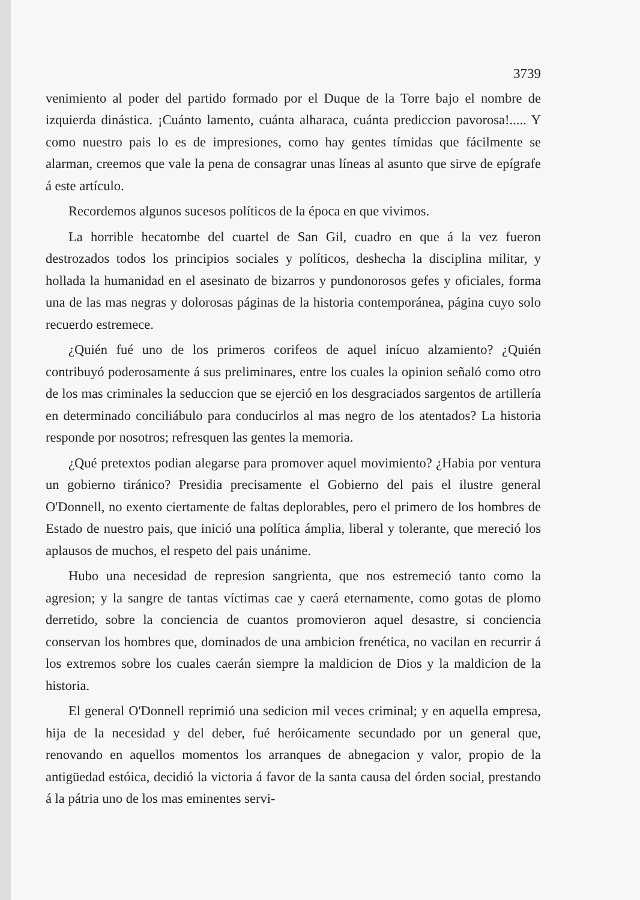3739
venimiento al poder del partido formado por el Duque de la Torre bajo el nombre de izquierda dinástica. ¡Cuánto lamento, cuánta alharaca, cuánta prediccion pavorosa!..... Y como nuestro pais lo es de impresiones, como hay gentes tímidas que fácilmente se alarman, creemos que vale la pena de consagrar unas líneas al asunto que sirve de epígrafe á este artículo.
Recordemos algunos sucesos políticos de la época en que vivimos.
La horrible hecatombe del cuartel de San Gil, cuadro en que á la vez fueron destrozados todos los principios sociales y políticos, deshecha la disciplina militar, y hollada la humanidad en el asesinato de bizarros y pundonorosos gefes y oficiales, forma una de las mas negras y dolorosas páginas de la historia contemporánea, página cuyo solo recuerdo estremece.
¿Quién fué uno de los primeros corifeos de aquel inícuo alzamiento? ¿Quién contribuyó poderosamente á sus preliminares, entre los cuales la opinion señaló como otro de los mas criminales la seduccion que se ejerció en los desgraciados sargentos de artillería en determinado conciliábulo para conducirlos al mas negro de los atentados? La historia responde por nosotros; refresquen las gentes la memoria.
¿Qué pretextos podian alegarse para promover aquel movimiento? ¿Habia por ventura un gobierno tiránico? Presidia precisamente el Gobierno del pais el ilustre general O'Donnell, no exento ciertamente de faltas deplorables, pero el primero de los hombres de Estado de nuestro pais, que inició una política ámplia, liberal y tolerante, que mereció los aplausos de muchos, el respeto del pais unánime.
Hubo una necesidad de represion sangrienta, que nos estremeció tanto como la agresion; y la sangre de tantas víctimas cae y caerá eternamente, como gotas de plomo derretido, sobre la conciencia de cuantos promovieron aquel desastre, si conciencia conservan los hombres que, dominados de una ambicion frenética, no vacilan en recurrir á los extremos sobre los cuales caerán siempre la maldicion de Dios y la maldicion de la historia.
El general O'Donnell reprimió una sedicion mil veces criminal; y en aquella empresa, hija de la necesidad y del deber, fué heróicamente secundado por un general que, renovando en aquellos momentos los arranques de abnegacion y valor, propio de la antigüedad estóica, decidió la victoria á favor de la santa causa del órden social, prestando á la pátria uno de los mas eminentes servi-